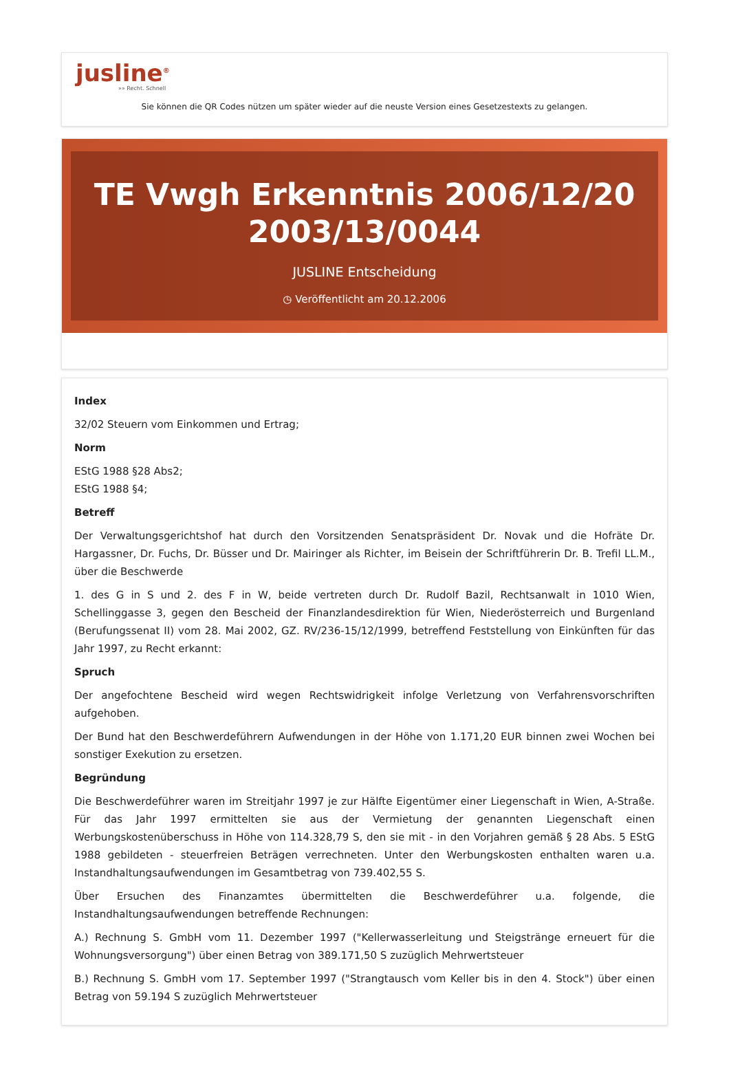jusline<sup>®</sup>
»» Recht. Schnell
Sie können die QR Codes nützen um später wieder auf die neuste Version eines Gesetzestexts zu gelangen.
TE Vwgh Erkenntnis 2006/12/20 2003/13/0044
JUSLINE Entscheidung
◷ Veröffentlicht am 20.12.2006
Index
32/02 Steuern vom Einkommen und Ertrag;
Norm
EStG 1988 §28 Abs2;
EStG 1988 §4;
Betreff
Der Verwaltungsgerichtshof hat durch den Vorsitzenden Senatspräsident Dr. Novak und die Hofräte Dr. Hargassner, Dr. Fuchs, Dr. Büsser und Dr. Mairinger als Richter, im Beisein der Schriftführerin Dr. B. Trefil LL.M., über die Beschwerde
1. des G in S und 2. des F in W, beide vertreten durch Dr. Rudolf Bazil, Rechtsanwalt in 1010 Wien, Schellinggasse 3, gegen den Bescheid der Finanzlandesdirektion für Wien, Niederösterreich und Burgenland (Berufungssenat II) vom 28. Mai 2002, GZ. RV/236-15/12/1999, betreffend Feststellung von Einkünften für das Jahr 1997, zu Recht erkannt:
Spruch
Der angefochtene Bescheid wird wegen Rechtswidrigkeit infolge Verletzung von Verfahrensvorschriften aufgehoben.
Der Bund hat den Beschwerdeführern Aufwendungen in der Höhe von 1.171,20 EUR binnen zwei Wochen bei sonstiger Exekution zu ersetzen.
Begründung
Die Beschwerdeführer waren im Streitjahr 1997 je zur Hälfte Eigentümer einer Liegenschaft in Wien, A-Straße. Für das Jahr 1997 ermittelten sie aus der Vermietung der genannten Liegenschaft einen Werbungskostenüberschuss in Höhe von 114.328,79 S, den sie mit - in den Vorjahren gemäß § 28 Abs. 5 EStG 1988 gebildeten - steuerfreien Beträgen verrechneten. Unter den Werbungskosten enthalten waren u.a. Instandhaltungsaufwendungen im Gesamtbetrag von 739.402,55 S.
Über Ersuchen des Finanzamtes übermittelten die Beschwerdeführer u.a. folgende, die Instandhaltungsaufwendungen betreffende Rechnungen:
A.) Rechnung S. GmbH vom 11. Dezember 1997 ("Kellerwasserleitung und Steigstränge erneuert für die Wohnungsversorgung") über einen Betrag von 389.171,50 S zuzüglich Mehrwertsteuer
B.) Rechnung S. GmbH vom 17. September 1997 ("Strangtausch vom Keller bis in den 4. Stock") über einen Betrag von 59.194 S zuzüglich Mehrwertsteuer